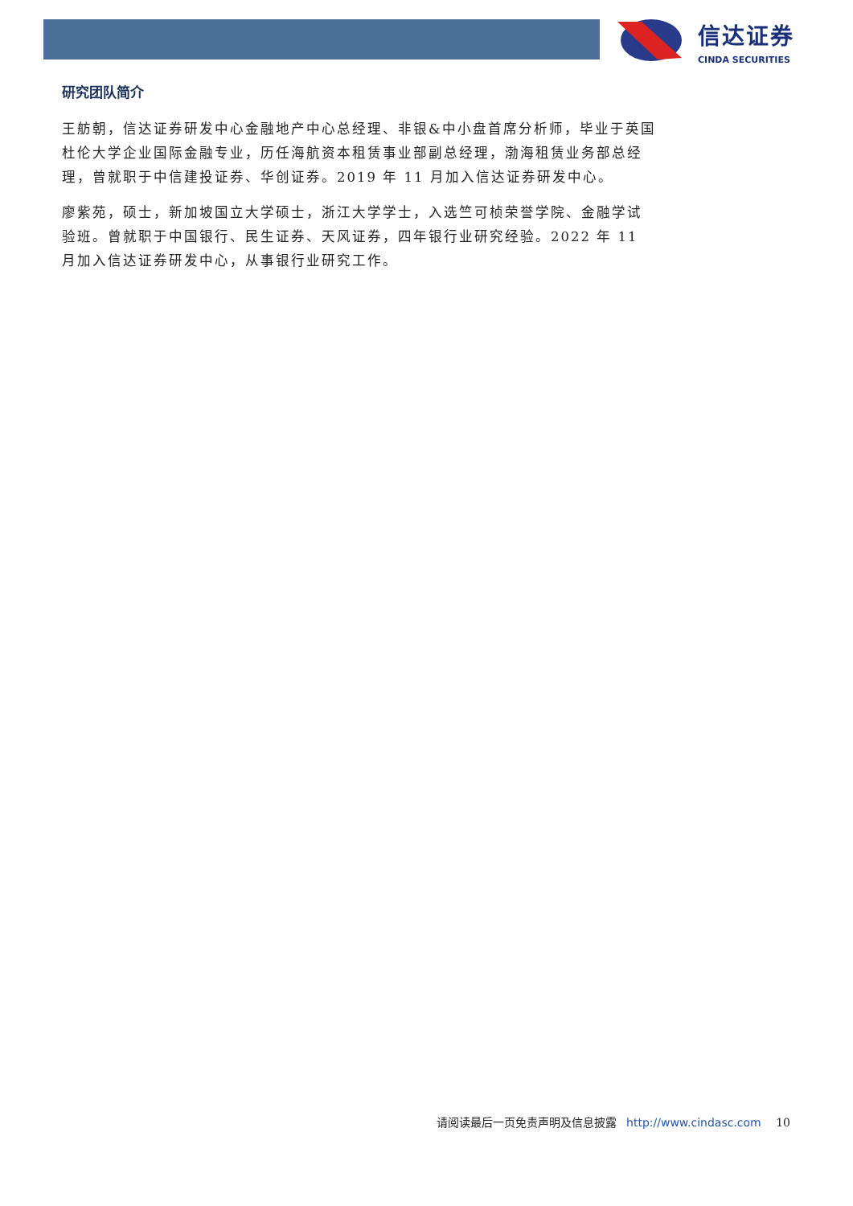信达证券
CINDA SECURITIES
研究团队简介
王舫朝，信达证券研发中心金融地产中心总经理、非银&中小盘首席分析师，毕业于英国杜伦大学企业国际金融专业，历任海航资本租赁事业部副总经理，渤海租赁业务部总经理，曾就职于中信建投证券、华创证券。2019 年 11 月加入信达证券研发中心。
廖紫苑，硕士，新加坡国立大学硕士，浙江大学学士，入选竺可桢荣誉学院、金融学试验班。曾就职于中国银行、民生证券、天风证券，四年银行业研究经验。2022 年 11 月加入信达证券研发中心，从事银行业研究工作。
请阅读最后一页免责声明及信息披露 http://www.cindasc.com 10